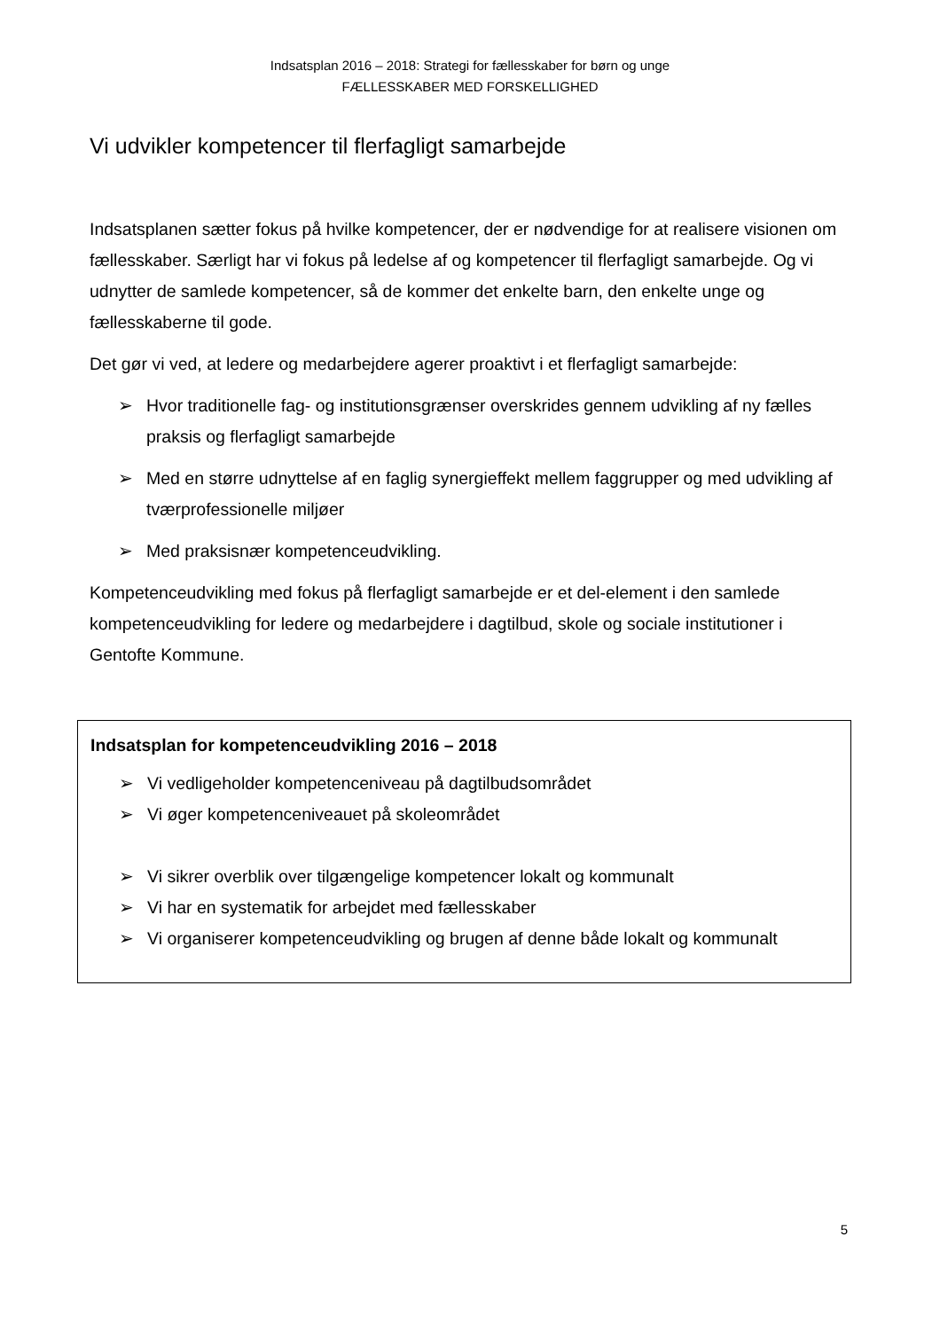Indsatsplan 2016 – 2018: Strategi for fællesskaber for børn og unge
FÆLLESSKABER MED FORSKELLIGHED
Vi udvikler kompetencer til flerfagligt samarbejde
Indsatsplanen sætter fokus på hvilke kompetencer, der er nødvendige for at realisere visionen om fællesskaber. Særligt har vi fokus på ledelse af og kompetencer til flerfagligt samarbejde. Og vi udnytter de samlede kompetencer, så de kommer det enkelte barn, den enkelte unge og fællesskaberne til gode.
Det gør vi ved, at ledere og medarbejdere agerer proaktivt i et flerfagligt samarbejde:
➢ Hvor traditionelle fag- og institutionsgrænser overskrides gennem udvikling af ny fælles praksis og flerfagligt samarbejde
➢ Med en større udnyttelse af en faglig synergieffekt mellem faggrupper og med udvikling af tværprofessionelle miljøer
➢ Med praksisnær kompetenceudvikling.
Kompetenceudvikling med fokus på flerfagligt samarbejde er et del-element i den samlede kompetenceudvikling for ledere og medarbejdere i dagtilbud, skole og sociale institutioner i Gentofte Kommune.
Indsatsplan for kompetenceudvikling 2016 – 2018
➢ Vi vedligeholder kompetenceniveau på dagtilbudsområdet
➢ Vi øger kompetenceniveauet på skoleområdet
➢ Vi sikrer overblik over tilgængelige kompetencer lokalt og kommunalt
➢ Vi har en systematik for arbejdet med fællesskaber
➢ Vi organiserer kompetenceudvikling og brugen af denne både lokalt og kommunalt
5